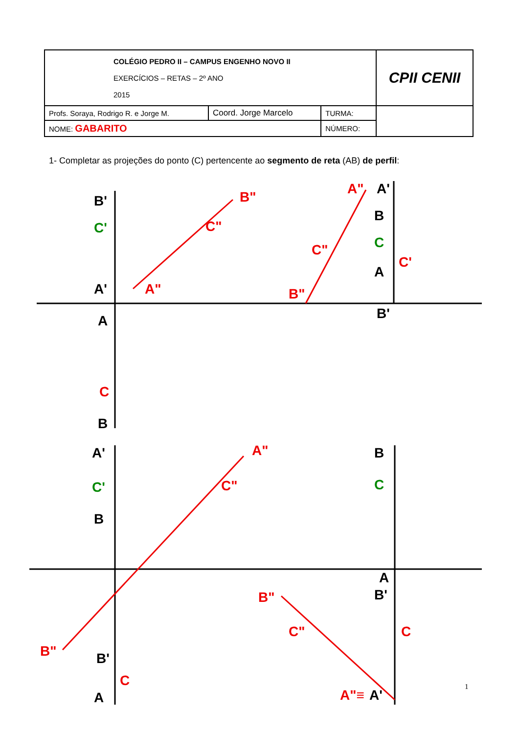| COLÉGIO PEDRO II – CAMPUS ENGENHO NOVO II EXERCÍCIOS – RETAS – 2º ANO 2015 | | | CPII CENII |
| Profs. Soraya, Rodrigo R. e Jorge M. | Coord. Jorge Marcelo | TURMA: | |
| NOME: GABARITO | | NÚMERO: | |
1- Completar as projeções do ponto (C) pertencente ao segmento de reta (AB) de perfil:
B"
C"
A"
A"
C"
B"
A"
C"
B"
B"
C"
A"≡
C
C
C
C'
C
C'
C
C'
B'
A'
A
B
A'
B
A
B'
A'
B
B'
A
B
A
B'
A'
1